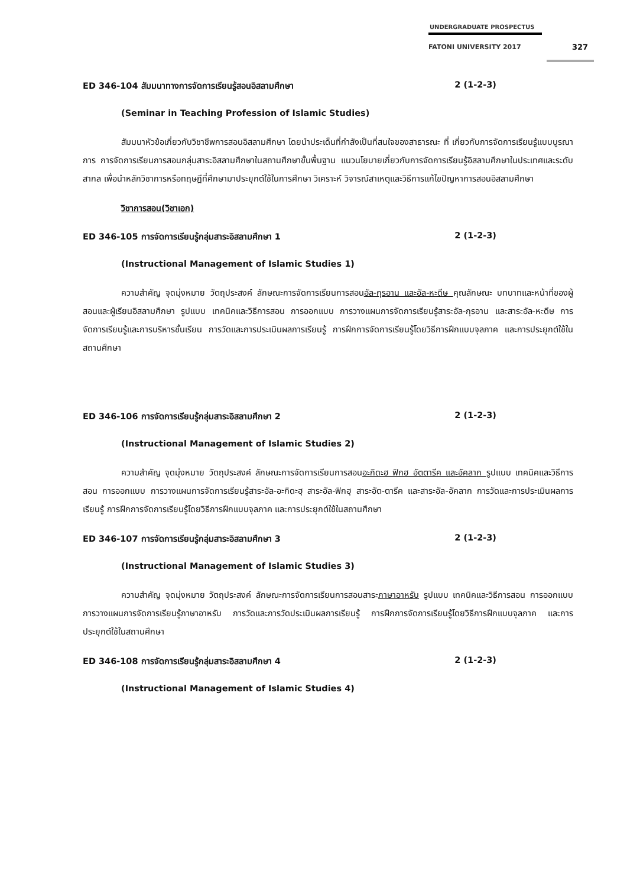UNDERGRADUATE PROSPECTUS
FATONI UNIVERSITY 2017
327
ED 346-104 สัมมนาทางการจัดการเรียนรู้สอนอิสลามศึกษา 2 (1-2-3)
(Seminar in Teaching Profession of Islamic Studies)
สัมมนาหัวข้อเกี่ยวกับวิชาชีพการสอนอิสลามศึกษา โดยนำประเด็นที่กำลังเป็นที่สนใจของสาธารณะ ที่ เกี่ยวกับการจัดการเรียนรู้แบบบูรณาการ การจัดการเรียนการสอนกลุ่มสาระอิสลามศึกษาในสถานศึกษาขั้นพื้นฐาน แนวนโยบายเกี่ยวกับการจัดการเรียนรู้อิสลามศึกษาในประเทศและระดับสากล เพื่อนำหลักวิชาการหรือทฤษฎีที่ศึกษามาประยุกต์ใช้ในการศึกษา วิเคราะห์ วิจารณ์สาเหตุและวิธีการแก้ไขปัญหาการสอนอิสลามศึกษา
วิชาการสอน(วิชาเอก)
ED 346-105 การจัดการเรียนรู้กลุ่มสาระอิสลามศึกษา 1 2 (1-2-3)
(Instructional Management of Islamic Studies 1)
ความสำคัญ จุดมุ่งหมาย วัตถุประสงค์ ลักษณะการจัดการเรียนการสอนอัล-กุรอาน และอัล-หะดีษ คุณลักษณะ บทบาทและหน้าที่ของผู้สอนและผู้เรียนอิสลามศึกษา รูปแบบ เทคนิคและวิธีการสอน การออกแบบ การวางแผนการจัดการเรียนรู้สาระอัล-กุรอาน และสาระอัล-หะดีษ การจัดการเรียนรู้และการบริหารชั้นเรียน การวัดและการประเมินผลการเรียนรู้ การฝึกการจัดการเรียนรู้โดยวิธีการฝึกแบบจุลภาค และการประยุกต์ใช้ในสถานศึกษา
ED 346-106 การจัดการเรียนรู้กลุ่มสาระอิสลามศึกษา 2 2 (1-2-3)
(Instructional Management of Islamic Studies 2)
ความสำคัญ จุดมุ่งหมาย วัตถุประสงค์ ลักษณะการจัดการเรียนการสอนอะกิดะฮ ฟิกฮ อัตตารีค และอัคลาก รูปแบบ เทคนิคและวิธีการสอน การออกแบบ การวางแผนการจัดการเรียนรู้สาระอัล-อะกิดะฮฺ สาระอัล-ฟิกฮฺ สาระอัต-ตารีค และสาระอัล-อัคลาก การวัดและการประเมินผลการเรียนรู้ การฝึกการจัดการเรียนรู้โดยวิธีการฝึกแบบจุลภาค และการประยุกต์ใช้ในสถานศึกษา
ED 346-107 การจัดการเรียนรู้กลุ่มสาระอิสลามศึกษา 3 2 (1-2-3)
(Instructional Management of Islamic Studies 3)
ความสำคัญ จุดมุ่งหมาย วัตถุประสงค์ ลักษณะการจัดการเรียนการสอนสาระภาษาอาหรับ รูปแบบ เทคนิคและวิธีการสอน การออกแบบ การวางแผนการจัดการเรียนรู้ภาษาอาหรับ การวัดและการวัดประเมินผลการเรียนรู้ การฝึกการจัดการเรียนรู้โดยวิธีการฝึกแบบจุลภาค และการประยุกต์ใช้ในสถานศึกษา
ED 346-108 การจัดการเรียนรู้กลุ่มสาระอิสลามศึกษา 4 2 (1-2-3)
(Instructional Management of Islamic Studies 4)